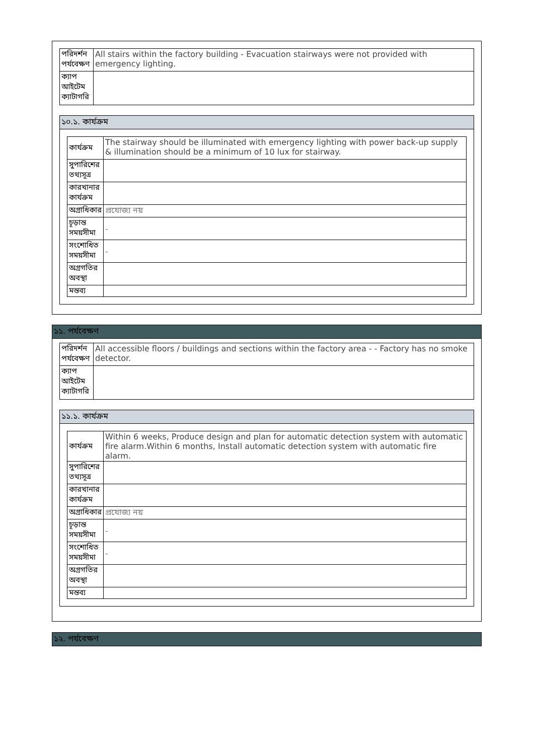| পরিদর্শন পর্যবেক্ষণ | All stairs within the factory building - Evacuation stairways were not provided with emergency lighting. |
| ক্যাপ আইটেম ক্যাটাগরি | |
১০.১. কার্যক্রম
| কার্যক্রম | The stairway should be illuminated with emergency lighting with power back-up supply & illumination should be a minimum of 10 lux for stairway. |
| সুপারিশের তথ্যসূত্র | |
| কারখানার কার্যক্রম | |
| অগ্রাধিকার | প্রযোজ্য নয় |
| চূড়ান্ত সময়সীমা | - |
| সংশোধিত সময়সীমা | - |
| অগ্রগতির অবস্থা | |
| মন্তব্য | |
১১. পর্যবেক্ষণ
| পরিদর্শন পর্যবেক্ষণ | All accessible floors / buildings and sections within the factory area - - Factory has no smoke detector. |
| ক্যাপ আইটেম ক্যাটাগরি | |
১১.১. কার্যক্রম
| কার্যক্রম | Within 6 weeks, Produce design and plan for automatic detection system with automatic fire alarm.Within 6 months, Install automatic detection system with automatic fire alarm. |
| সুপারিশের তথ্যসূত্র | |
| কারখানার কার্যক্রম | |
| অগ্রাধিকার | প্রযোজ্য নয় |
| চূড়ান্ত সময়সীমা | - |
| সংশোধিত সময়সীমা | - |
| অগ্রগতির অবস্থা | |
| মন্তব্য | |
১২. পর্যবেক্ষণ